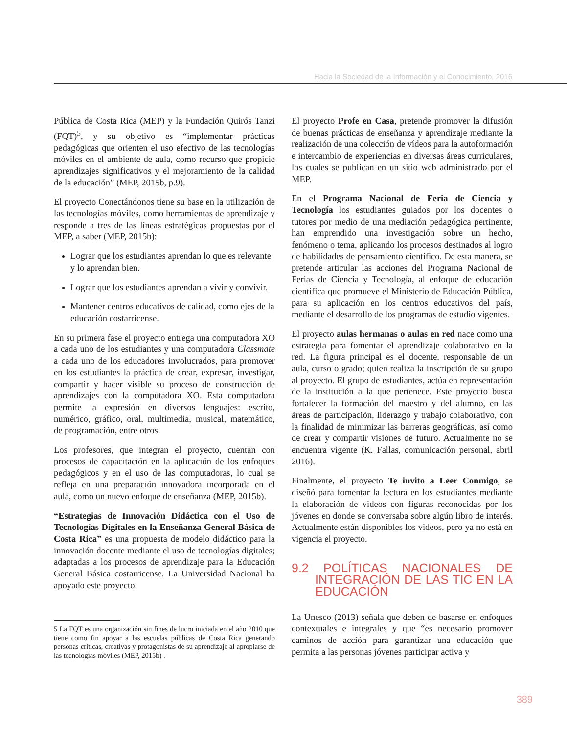Hacia la Sociedad de la Información y el Conocimiento, 2016
Pública de Costa Rica (MEP) y la Fundación Quirós Tanzi (FQT)<sup>5</sup>, y su objetivo es “implementar prácticas pedagógicas que orienten el uso efectivo de las tecnologías móviles en el ambiente de aula, como recurso que propicie aprendizajes significativos y el mejoramiento de la calidad de la educación” (MEP, 2015b, p.9).
El proyecto Conectándonos tiene su base en la utilización de las tecnologías móviles, como herramientas de aprendizaje y responde a tres de las líneas estratégicas propuestas por el MEP, a saber (MEP, 2015b):
Lograr que los estudiantes aprendan lo que es relevante y lo aprendan bien.
Lograr que los estudiantes aprendan a vivir y convivir.
Mantener centros educativos de calidad, como ejes de la educación costarricense.
En su primera fase el proyecto entrega una computadora XO a cada uno de los estudiantes y una computadora Classmate a cada uno de los educadores involucrados, para promover en los estudiantes la práctica de crear, expresar, investigar, compartir y hacer visible su proceso de construcción de aprendizajes con la computadora XO. Esta computadora permite la expresión en diversos lenguajes: escrito, numérico, gráfico, oral, multimedia, musical, matemático, de programación, entre otros.
Los profesores, que integran el proyecto, cuentan con procesos de capacitación en la aplicación de los enfoques pedagógicos y en el uso de las computadoras, lo cual se refleja en una preparación innovadora incorporada en el aula, como un nuevo enfoque de enseñanza (MEP, 2015b).
“Estrategias de Innovación Didáctica con el Uso de Tecnologías Digitales en la Enseñanza General Básica de Costa Rica” es una propuesta de modelo didáctico para la innovación docente mediante el uso de tecnologías digitales; adaptadas a los procesos de aprendizaje para la Educación General Básica costarricense. La Universidad Nacional ha apoyado este proyecto.
5 La FQT es una organización sin fines de lucro iniciada en el año 2010 que tiene como fin apoyar a las escuelas públicas de Costa Rica generando personas criticas, creativas y protagonistas de su aprendizaje al apropiarse de las tecnologías móviles (MEP, 2015b) .
El proyecto Profe en Casa, pretende promover la difusión de buenas prácticas de enseñanza y aprendizaje mediante la realización de una colección de vídeos para la autoformación e intercambio de experiencias en diversas áreas curriculares, los cuales se publican en un sitio web administrado por el MEP.
En el Programa Nacional de Feria de Ciencia y Tecnología los estudiantes guiados por los docentes o tutores por medio de una mediación pedagógica pertinente, han emprendido una investigación sobre un hecho, fenómeno o tema, aplicando los procesos destinados al logro de habilidades de pensamiento científico. De esta manera, se pretende articular las acciones del Programa Nacional de Ferias de Ciencia y Tecnología, al enfoque de educación científica que promueve el Ministerio de Educación Pública, para su aplicación en los centros educativos del país, mediante el desarrollo de los programas de estudio vigentes.
El proyecto aulas hermanas o aulas en red nace como una estrategia para fomentar el aprendizaje colaborativo en la red. La figura principal es el docente, responsable de un aula, curso o grado; quien realiza la inscripción de su grupo al proyecto. El grupo de estudiantes, actúa en representación de la institución a la que pertenece. Este proyecto busca fortalecer la formación del maestro y del alumno, en las áreas de participación, liderazgo y trabajo colaborativo, con la finalidad de minimizar las barreras geográficas, así como de crear y compartir visiones de futuro. Actualmente no se encuentra vigente (K. Fallas, comunicación personal, abril 2016).
Finalmente, el proyecto Te invito a Leer Conmigo, se diseñó para fomentar la lectura en los estudiantes mediante la elaboración de videos con figuras reconocidas por los jóvenes en donde se conversaba sobre algún libro de interés. Actualmente están disponibles los videos, pero ya no está en vigencia el proyecto.
9.2 POLÍTICAS NACIONALES DE INTEGRACIÓN DE LAS TIC EN LA EDUCACIÓN
La Unesco (2013) señala que deben de basarse en enfoques contextuales e integrales y que “es necesario promover caminos de acción para garantizar una educación que permita a las personas jóvenes participar activa y
389